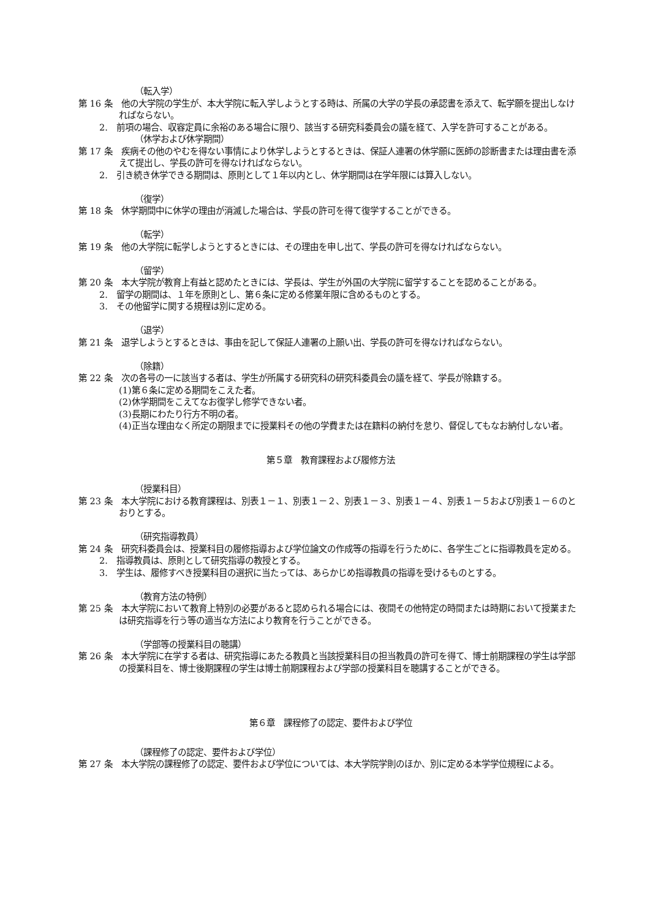（転入学）
第 16 条　他の大学院の学生が、本大学院に転入学しようとする時は、所属の大学の学長の承認書を添えて、転学願を提出しなければならない。
2.　前項の場合、収容定員に余裕のある場合に限り、該当する研究科委員会の議を経て、入学を許可することがある。
（休学および休学期間）
第 17 条　疾病その他のやむを得ない事情により休学しようとするときは、保証人連署の休学願に医師の診断書または理由書を添えて提出し、学長の許可を得なければならない。
2.　引き続き休学できる期間は、原則として１年以内とし、休学期間は在学年限には算入しない。
（復学）
第 18 条　休学期間中に休学の理由が消滅した場合は、学長の許可を得て復学することができる。
（転学）
第 19 条　他の大学院に転学しようとするときには、その理由を申し出て、学長の許可を得なければならない。
（留学）
第 20 条　本大学院が教育上有益と認めたときには、学長は、学生が外国の大学院に留学することを認めることがある。
2.　留学の期間は、１年を原則とし、第６条に定める修業年限に含めるものとする。
3.　その他留学に関する規程は別に定める。
（退学）
第 21 条　退学しようとするときは、事由を記して保証人連署の上願い出、学長の許可を得なければならない。
（除籍）
第 22 条　次の各号の一に該当する者は、学生が所属する研究科の研究科委員会の議を経て、学長が除籍する。
(1)第６条に定める期間をこえた者。
(2)休学期間をこえてなお復学し修学できない者。
(3)長期にわたり行方不明の者。
(4)正当な理由なく所定の期限までに授業料その他の学費または在籍料の納付を怠り、督促してもなお納付しない者。
第５章　教育課程および履修方法
（授業科目）
第 23 条　本大学院における教育課程は、別表１－１、別表１－２、別表１－３、別表１－４、別表１－５および別表１－６のとおりとする。
（研究指導教員）
第 24 条　研究科委員会は、授業科目の履修指導および学位論文の作成等の指導を行うために、各学生ごとに指導教員を定める。
2.　指導教員は、原則として研究指導の教授とする。
3.　学生は、履修すべき授業科目の選択に当たっては、あらかじめ指導教員の指導を受けるものとする。
（教育方法の特例）
第 25 条　本大学院において教育上特別の必要があると認められる場合には、夜間その他特定の時間または時期において授業または研究指導を行う等の適当な方法により教育を行うことができる。
（学部等の授業科目の聴講）
第 26 条　本大学院に在学する者は、研究指導にあたる教員と当該授業科目の担当教員の許可を得て、博士前期課程の学生は学部の授業科目を、博士後期課程の学生は博士前期課程および学部の授業科目を聴講することができる。
第６章　課程修了の認定、要件および学位
（課程修了の認定、要件および学位）
第 27 条　本大学院の課程修了の認定、要件および学位については、本大学院学則のほか、別に定める本学学位規程による。